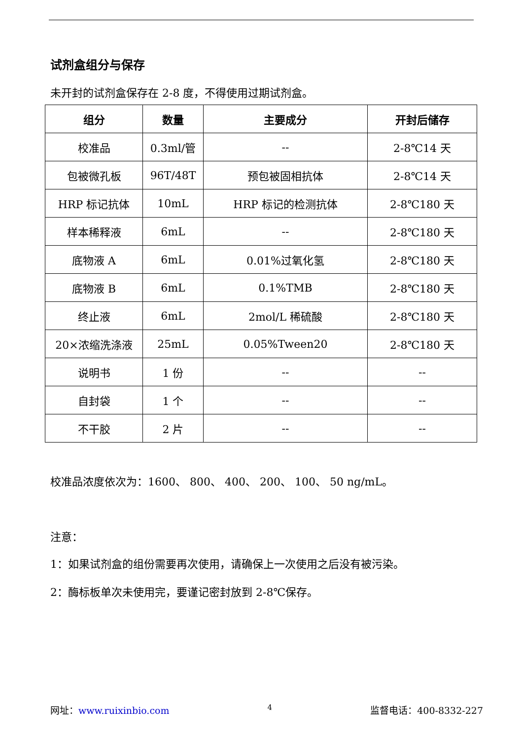试剂盒组分与保存
未开封的试剂盒保存在 2-8 度，不得使用过期试剂盒。
| 组分 | 数量 | 主要成分 | 开封后储存 |
| --- | --- | --- | --- |
| 校准品 | 0.3ml/管 | -- | 2-8℃14 天 |
| 包被微孔板 | 96T/48T | 预包被固相抗体 | 2-8℃14 天 |
| HRP 标记抗体 | 10mL | HRP 标记的检测抗体 | 2-8℃180 天 |
| 样本稀释液 | 6mL | -- | 2-8℃180 天 |
| 底物液 A | 6mL | 0.01%过氧化氢 | 2-8℃180 天 |
| 底物液 B | 6mL | 0.1%TMB | 2-8℃180 天 |
| 终止液 | 6mL | 2mol/L 稀硫酸 | 2-8℃180 天 |
| 20×浓缩洗涤液 | 25mL | 0.05%Tween20 | 2-8℃180 天 |
| 说明书 | 1 份 | -- | -- |
| 自封袋 | 1 个 | -- | -- |
| 不干胶 | 2 片 | -- | -- |
校准品浓度依次为：1600、 800、 400、 200、 100、 50 ng/mL。
注意：
1：如果试剂盒的组份需要再次使用，请确保上一次使用之后没有被污染。
2：酶标板单次未使用完，要谨记密封放到 2-8℃保存。
网址：www.ruixinbio.com 4 监督电话：400-8332-227